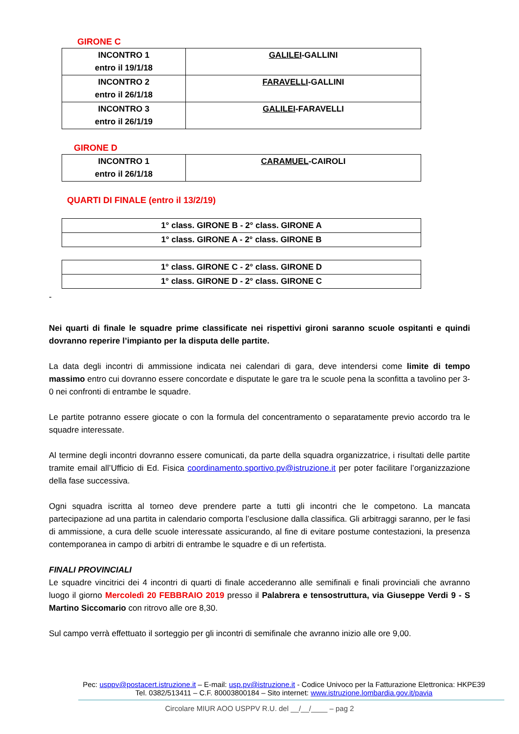GIRONE C
| INCONTRO 1 entro il 19/1/18 | GALILEI -GALLINI |
| INCONTRO 2 entro il 26/1/18 | FARAVELLI -GALLINI |
| INCONTRO 3 entro il 26/1/19 | GALILEI -FARAVELLI |
GIRONE D
| INCONTRO 1 entro il 26/1/18 | CARAMUEL -CAIROLI |
QUARTI DI FINALE (entro il 13/2/19)
| 1° class. GIRONE B - 2° class. GIRONE A |
| 1° class. GIRONE A - 2° class. GIRONE B |
| 1° class. GIRONE C - 2° class. GIRONE D |
| 1° class. GIRONE D - 2° class. GIRONE C |
-
Nei quarti di finale le squadre prime classificate nei rispettivi gironi saranno scuole ospitanti e quindi dovranno reperire l’impianto per la disputa delle partite.
La data degli incontri di ammissione indicata nei calendari di gara, deve intendersi come limite di tempo massimo entro cui dovranno essere concordate e disputate le gare tra le scuole pena la sconfitta a tavolino per 3-0 nei confronti di entrambe le squadre.
Le partite potranno essere giocate o con la formula del concentramento o separatamente previo accordo tra le squadre interessate.
Al termine degli incontri dovranno essere comunicati, da parte della squadra organizzatrice, i risultati delle partite tramite email all’Ufficio di Ed. Fisica coordinamento.sportivo.pv@istruzione.it per poter facilitare l’organizzazione della fase successiva.
Ogni squadra iscritta al torneo deve prendere parte a tutti gli incontri che le competono. La mancata partecipazione ad una partita in calendario comporta l’esclusione dalla classifica. Gli arbitraggi saranno, per le fasi di ammissione, a cura delle scuole interessate assicurando, al fine di evitare postume contestazioni, la presenza contemporanea in campo di arbitri di entrambe le squadre e di un refertista.
FINALI PROVINCIALI
Le squadre vincitrici dei 4 incontri di quarti di finale accederanno alle semifinali e finali provinciali che avranno luogo il giorno Mercoledì 20 FEBBRAIO 2019 presso il Palabrera e tensostruttura, via Giuseppe Verdi 9 - S Martino Siccomario con ritrovo alle ore 8,30.
Sul campo verrà effettuato il sorteggio per gli incontri di semifinale che avranno inizio alle ore 9,00.
Pec: usppv@postacert.istruzione.it – E-mail: usp.pv@istruzione.it - Codice Univoco per la Fatturazione Elettronica: HKPE39
Tel. 0382/513411 – C.F. 80003800184 – Sito internet: www.istruzione.lombardia.gov.it/pavia
Circolare MIUR AOO USPPV R.U. del __/__/____ – pag 2